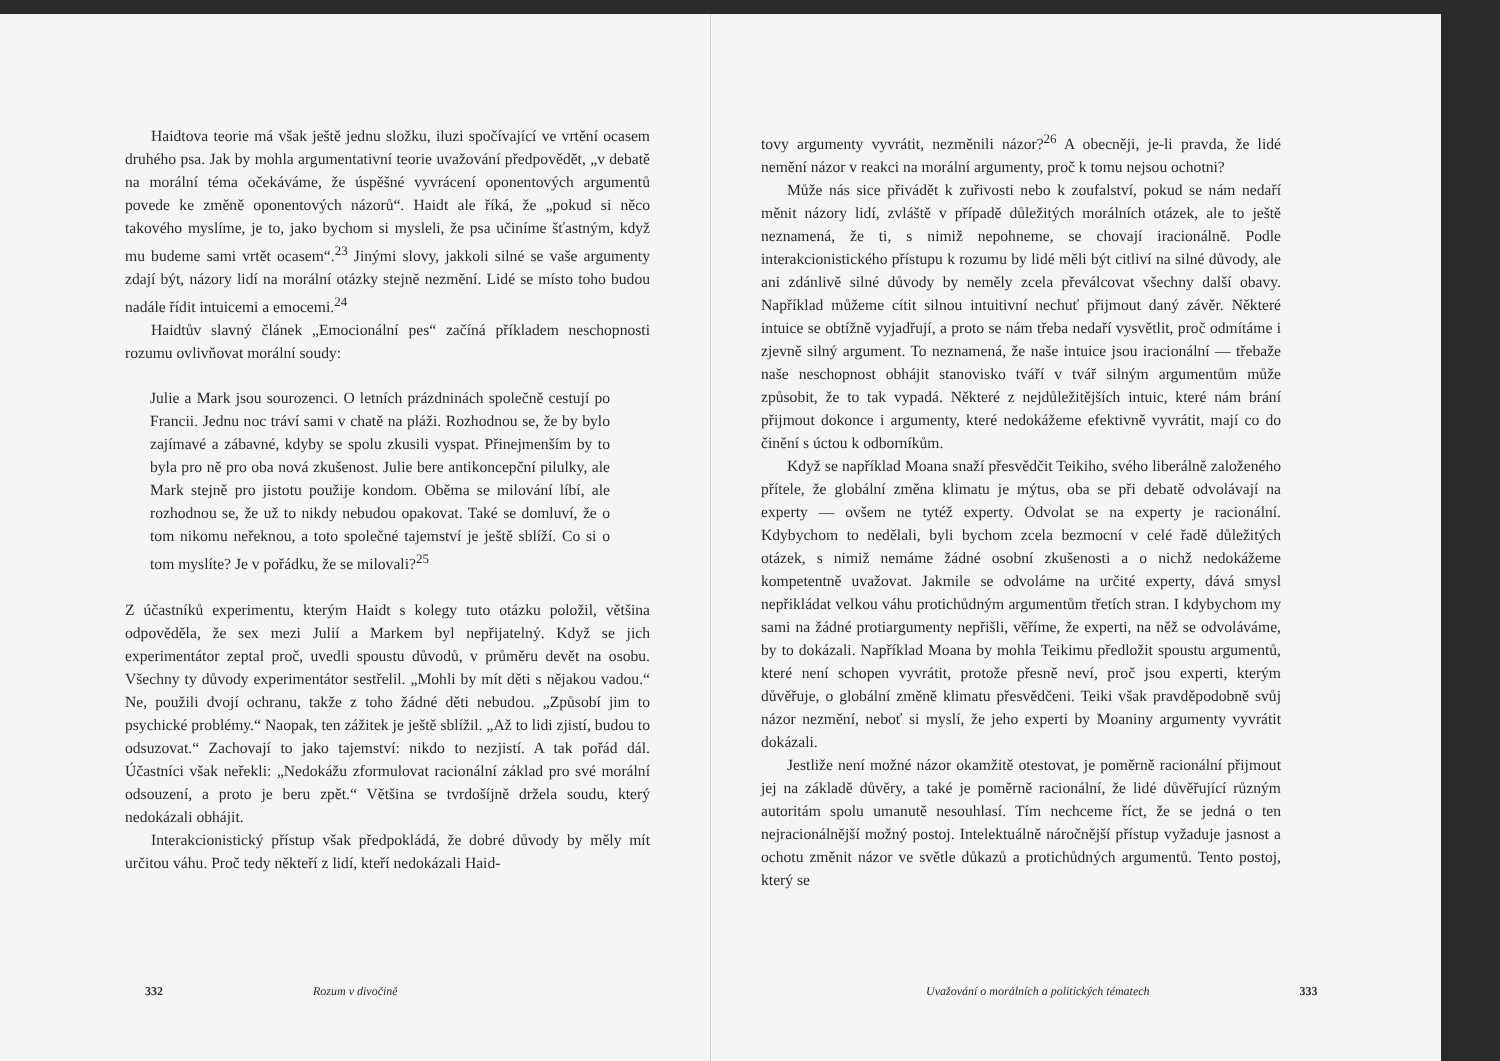Haidtova teorie má však ještě jednu složku, iluzi spočívající ve vrtění ocasem druhého psa. Jak by mohla argumentativní teorie uvažování předpovědět, „v debatě na morální téma očekáváme, že úspěšné vyvrácení oponentových argumentů povede ke změně oponentových názorů“. Haidt ale říká, že „pokud si něco takového myslíme, je to, jako bychom si mysleli, že psa učiníme šťastným, když mu budeme sami vrtět ocasem“.<sup>23</sup> Jinými slovy, jakkoli silné se vaše argumenty zdají být, názory lidí na morální otázky stejně nezmění. Lidé se místo toho budou nadále řídit intuicemi a emocemi.<sup>24</sup>
Haidtův slavný článek „Emocionální pes“ začíná příkladem neschopnosti rozumu ovlivňovat morální soudy:
Julie a Mark jsou sourozenci. O letních prázdninách společně cestují po Francii. Jednu noc tráví sami v chatě na pláži. Rozhodnou se, že by bylo zajímavé a zábavné, kdyby se spolu zkusili vyspat. Přinejmenším by to byla pro ně pro oba nová zkušenost. Julie bere antikoncepční pilulky, ale Mark stejně pro jistotu použije kondom. Oběma se milování líbí, ale rozhodnou se, že už to nikdy nebudou opakovat. Také se domluví, že o tom nikomu neřeknou, a toto společné tajemství je ještě sblíží. Co si o tom myslíte? Je v pořádku, že se milovali?<sup>25</sup>
Z účastníků experimentu, kterým Haidt s kolegy tuto otázku položil, většina odpověděla, že sex mezi Julií a Markem byl nepřijatelný. Když se jich experimentátor zeptal proč, uvedli spoustu důvodů, v průměru devět na osobu. Všechny ty důvody experimentátor sestřelil. „Mohli by mít děti s nějakou vadou.“ Ne, použili dvojí ochranu, takže z toho žádné děti nebudou. „Způsobí jim to psychické problémy.“ Naopak, ten zážitek je ještě sblížil. „Až to lidi zjistí, budou to odsuzovat.“ Zachovají to jako tajemství: nikdo to nezjistí. A tak pořád dál. Účastníci však neřekli: „Nedokážu zformulovat racionální základ pro své morální odsouzení, a proto je beru zpět.“ Většina se tvrdošíjně držela soudu, který nedokázali obhájit.
Interakcionistický přístup však předpokládá, že dobré důvody by měly mít určitou váhu. Proč tedy někteří z lidí, kteří nedokázali Haid-
332 Rozum v divočině
tovy argumenty vyvrátit, nezměnili názor?<sup>26</sup> A obecněji, je-li pravda, že lidé nemění názor v reakci na morální argumenty, proč k tomu nejsou ochotni?
Může nás sice přivádět k zuřivosti nebo k zoufalství, pokud se nám nedaří měnit názory lidí, zvláště v případě důležitých morálních otázek, ale to ještě neznamená, že ti, s nimiž nepohneme, se chovají iracionálně. Podle interakcionistického přístupu k rozumu by lidé měli být citliví na silné důvody, ale ani zdánlivě silné důvody by neměly zcela převálcovat všechny další obavy. Například můžeme cítit silnou intuitivní nechuť přijmout daný závěr. Některé intuice se obtížně vyjadřují, a proto se nám třeba nedaří vysvětlit, proč odmítáme i zjevně silný argument. To neznamená, že naše intuice jsou iracionální — třebaže naše neschopnost obhájit stanovisko tváří v tvář silným argumentům může způsobit, že to tak vypadá. Některé z nejdůležitějších intuic, které nám brání přijmout dokonce i argumenty, které nedokážeme efektivně vyvrátit, mají co do činění s úctou k odborníkům.
Když se například Moana snaží přesvědčit Teikiho, svého liberálně založeného přítele, že globální změna klimatu je mýtus, oba se při debatě odvolávají na experty — ovšem ne tytéž experty. Odvolat se na experty je racionální. Kdybychom to nedělali, byli bychom zcela bezmocní v celé řadě důležitých otázek, s nimiž nemáme žádné osobní zkušenosti a o nichž nedokážeme kompetentně uvažovat. Jakmile se odvoláme na určité experty, dává smysl nepřikládat velkou váhu protichůdným argumentům třetích stran. I kdybychom my sami na žádné protiargumenty nepřišli, věříme, že experti, na něž se odvoláváme, by to dokázali. Například Moana by mohla Teikimu předložit spoustu argumentů, které není schopen vyvrátit, protože přesně neví, proč jsou experti, kterým důvěřuje, o globální změně klimatu přesvědčeni. Teiki však pravděpodobně svůj názor nezmění, neboť si myslí, že jeho experti by Moaniny argumenty vyvrátit dokázali.
Jestliže není možné názor okamžitě otestovat, je poměrně racionální přijmout jej na základě důvěry, a také je poměrně racionální, že lidé důvěřující různým autoritám spolu umanutě nesouhlasí. Tím nechceme říct, že se jedná o ten nejracionálnější možný postoj. Intelektuálně náročnější přístup vyžaduje jasnost a ochotu změnit názor ve světle důkazů a protichůdných argumentů. Tento postoj, který se
Uvažování o morálních a politických tématech 333